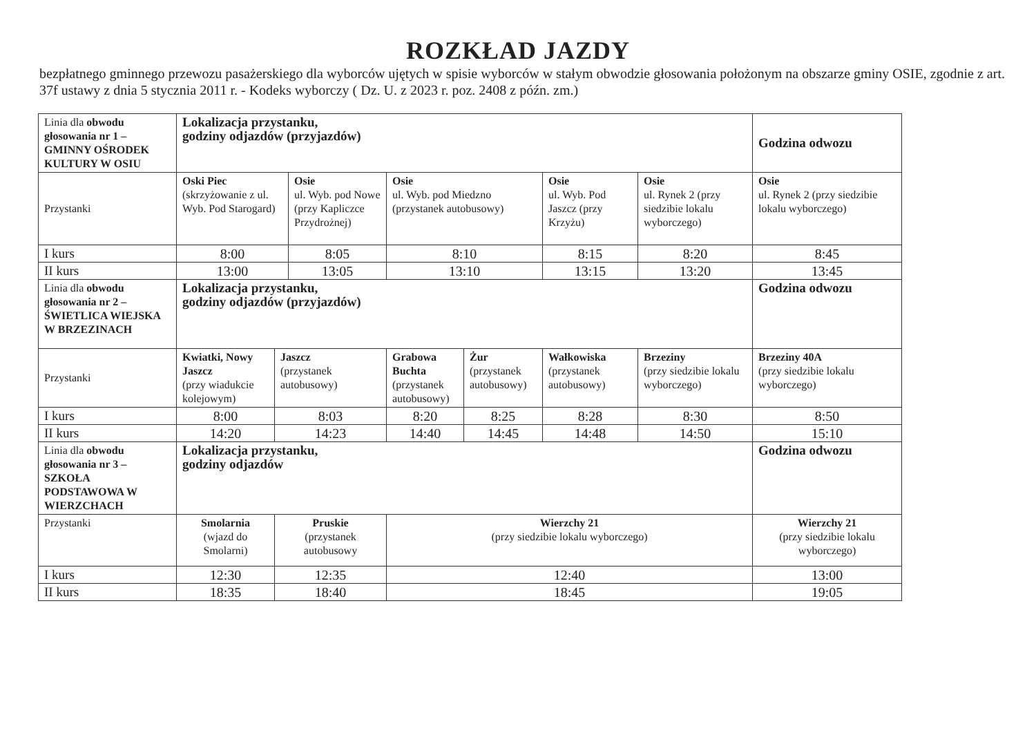ROZKŁAD JAZDY
bezpłatnego gminnego przewozu pasażerskiego dla wyborców ujętych w spisie wyborców w stałym obwodzie głosowania położonym na obszarze gminy OSIE, zgodnie z art. 37f ustawy z dnia 5 stycznia 2011 r. - Kodeks wyborczy ( Dz. U. z 2023 r. poz. 2408 z późn. zm.)
| Linia dla obwodu głosowania nr 1 – GMINNY OŚRODEK KULTURY W OSIU | Lokalizacja przystanku, godziny odjazdów (przyjazdów) | | | | | | | Godzina odwozu |
| Przystanki | Oski Piec (skrzyżowanie z ul. Wyb. Pod Starogard) | | Osie ul. Wyb. pod Nowe (przy Kapliczce Przydrożnej) | Osie ul. Wyb. pod Miedzno (przystanek autobusowy) | | Osie ul. Wyb. Pod Jaszcz (przy Krzyżu) | Osie ul. Rynek 2 (przy siedzibie lokalu wyborczego) | Osie ul. Rynek 2 (przy siedzibie lokalu wyborczego) |
| I kurs | 8:00 | | 8:05 | 8:10 | | 8:15 | 8:20 | 8:45 |
| II kurs | 13:00 | | 13:05 | 13:10 | | 13:15 | 13:20 | 13:45 |
| Linia dla obwodu głosowania nr 2 – ŚWIETLICA WIEJSKA W BRZEZINACH | Lokalizacja przystanku, godziny odjazdów (przyjazdów) | | | | | | | Godzina odwozu |
| Przystanki | Kwiatki, Nowy Jaszcz (przy wiadukcie kolejowym) | Jaszcz (przystanek autobusowy) | | Grabowa Buchta (przystanek autobusowy) | Żur (przystanek autobusowy) | Wałkowiska (przystanek autobusowy) | Brzeziny (przy siedzibie lokalu wyborczego) | Brzeziny 40A (przy siedzibie lokalu wyborczego) |
| I kurs | 8:00 | 8:03 | | 8:20 | 8:25 | 8:28 | 8:30 | 8:50 |
| II kurs | 14:20 | 14:23 | | 14:40 | 14:45 | 14:48 | 14:50 | 15:10 |
| Linia dla obwodu głosowania nr 3 – SZKOŁA PODSTAWOWA W WIERZCHACH | Lokalizacja przystanku, godziny odjazdów | | | | | | | Godzina odwozu |
| Przystanki | Smolarnia (wjazd do Smolarni) | Pruskie (przystanek autobusowy | | Wierzchy 21 (przy siedzibie lokalu wyborczego) | | | | Wierzchy 21 (przy siedzibie lokalu wyborczego) |
| I kurs | 12:30 | 12:35 | | 12:40 | | | | 13:00 |
| II kurs | 18:35 | 18:40 | | 18:45 | | | | 19:05 |